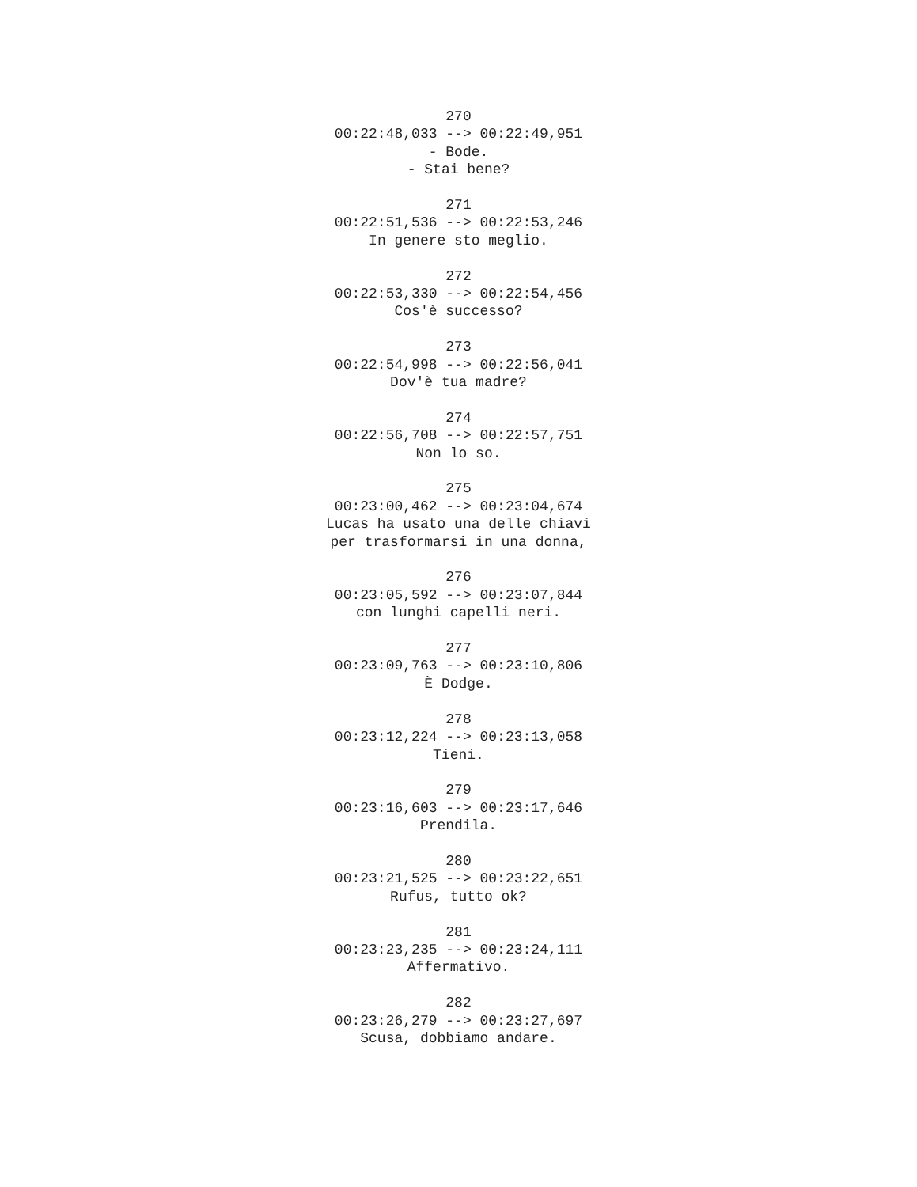270 00:22:48,033 --> 00:22:49,951 - Bode. - Stai bene?
271 00:22:51,536 --> 00:22:53,246 In genere sto meglio.
272 00:22:53,330 --> 00:22:54,456 Cos'è successo?
273 00:22:54,998 --> 00:22:56,041 Dov'è tua madre?
274 00:22:56,708 --> 00:22:57,751 Non lo so.
275 00:23:00,462 --> 00:23:04,674 Lucas ha usato una delle chiavi per trasformarsi in una donna,
276 00:23:05,592 --> 00:23:07,844 con lunghi capelli neri.
277 00:23:09,763 --> 00:23:10,806 È Dodge.
278 00:23:12,224 --> 00:23:13,058 Tieni.
279 00:23:16,603 --> 00:23:17,646 Prendila.
280 00:23:21,525 --> 00:23:22,651 Rufus, tutto ok?
281 00:23:23,235 --> 00:23:24,111 Affermativo.
282 00:23:26,279 --> 00:23:27,697 Scusa, dobbiamo andare.